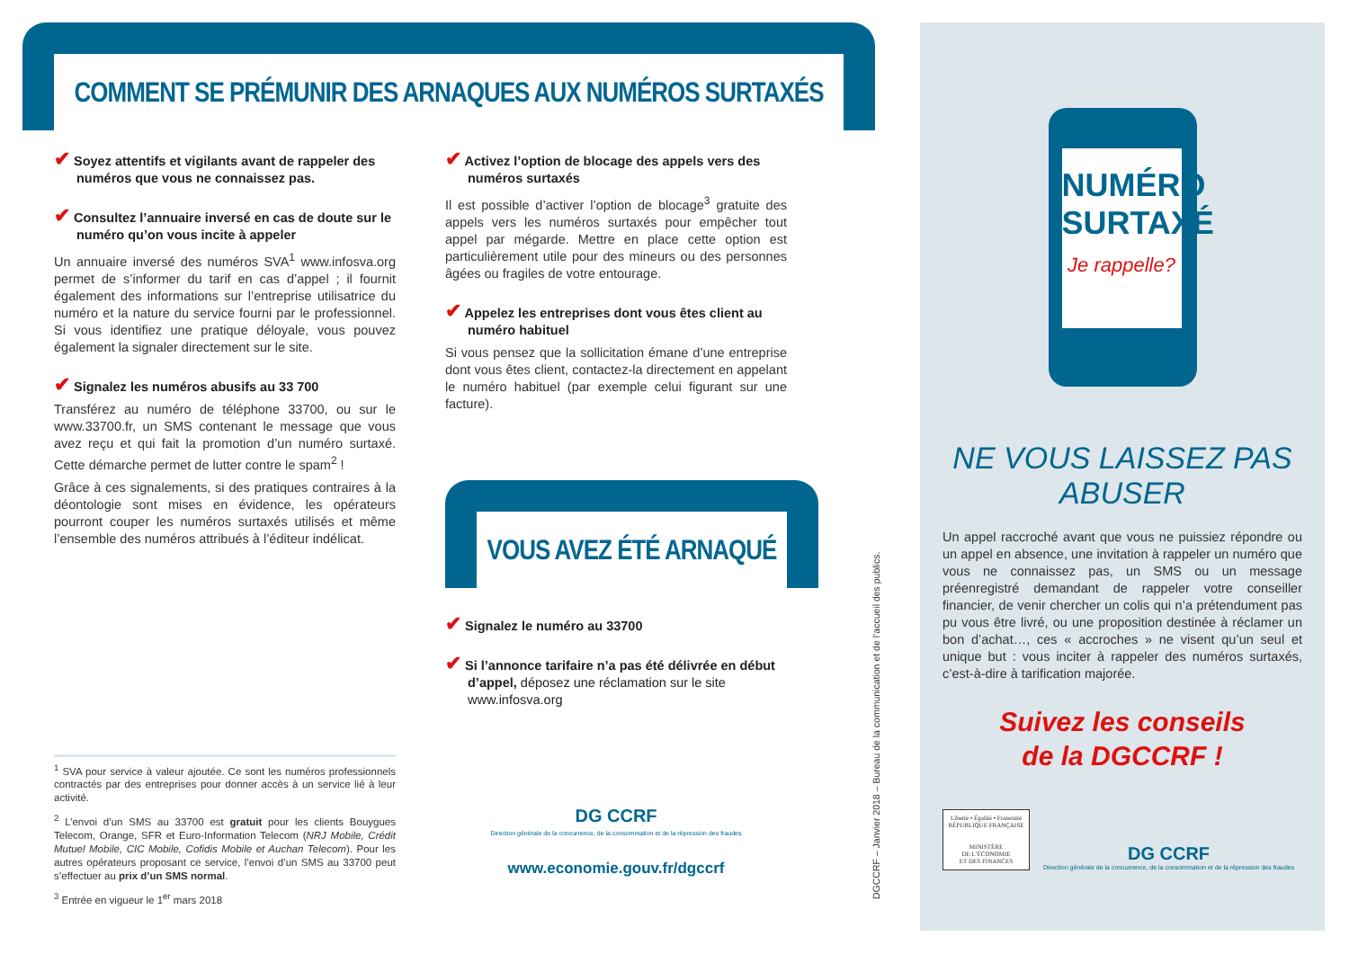COMMENT SE PRÉMUNIR DES ARNAQUES AUX NUMÉROS SURTAXÉS
✔ Soyez attentifs et vigilants avant de rappeler des numéros que vous ne connaissez pas.
✔ Consultez l’annuaire inversé en cas de doute sur le numéro qu’on vous incite à appeler
Un annuaire inversé des numéros SVA<sup>1</sup> www.infosva.org permet de s’informer du tarif en cas d’appel ; il fournit également des informations sur l’entreprise utilisatrice du numéro et la nature du service fourni par le professionnel. Si vous identifiez une pratique déloyale, vous pouvez également la signaler directement sur le site.
✔ Signalez les numéros abusifs au 33 700
Transférez au numéro de téléphone 33700, ou sur le www.33700.fr, un SMS contenant le message que vous avez reçu et qui fait la promotion d’un numéro surtaxé. Cette démarche permet de lutter contre le spam<sup>2</sup> !
Grâce à ces signalements, si des pratiques contraires à la déontologie sont mises en évidence, les opérateurs pourront couper les numéros surtaxés utilisés et même l’ensemble des numéros attribués à l’éditeur indélicat.
<sup>1</sup> SVA pour service à valeur ajoutée. Ce sont les numéros professionnels contractés par des entreprises pour donner accès à un service lié à leur activité.
<sup>2</sup> L’envoi d’un SMS au 33700 est gratuit pour les clients Bouygues Telecom, Orange, SFR et Euro-Information Telecom (NRJ Mobile, Crédit Mutuel Mobile, CIC Mobile, Cofidis Mobile et Auchan Telecom). Pour les autres opérateurs proposant ce service, l’envoi d’un SMS au 33700 peut s’effectuer au prix d’un SMS normal.
<sup>3</sup> Entrée en vigueur le 1<sup>er</sup> mars 2018
✔ Activez l’option de blocage des appels vers des numéros surtaxés
Il est possible d’activer l’option de blocage<sup>3</sup> gratuite des appels vers les numéros surtaxés pour empêcher tout appel par mégarde. Mettre en place cette option est particulièrement utile pour des mineurs ou des personnes âgées ou fragiles de votre entourage.
✔ Appelez les entreprises dont vous êtes client au numéro habituel
Si vous pensez que la sollicitation émane d’une entreprise dont vous êtes client, contactez-la directement en appelant le numéro habituel (par exemple celui figurant sur une facture).
VOUS AVEZ ÉTÉ ARNAQUÉ
✔ Signalez le numéro au 33700
✔ Si l’annonce tarifaire n’a pas été délivrée en début d’appel, déposez une réclamation sur le site www.infosva.org
DG CCRF
Direction générale de la concurrence, de la consommation et de la répression des fraudes
www.economie.gouv.fr/dgccrf
DGCCRF – Janvier 2018 – Bureau de la communication et de l’accueil des publics.
NUMÉRO SURTAXÉ
Je rappelle?
NE VOUS LAISSEZ PAS ABUSER
Un appel raccroché avant que vous ne puissiez répondre ou un appel en absence, une invitation à rappeler un numéro que vous ne connaissez pas, un SMS ou un message préenregistré demandant de rappeler votre conseiller financier, de venir chercher un colis qui n’a prétendument pas pu vous être livré, ou une proposition destinée à réclamer un bon d’achat…, ces « accroches » ne visent qu’un seul et unique but : vous inciter à rappeler des numéros surtaxés, c’est-à-dire à tarification majorée.
Suivez les conseils
de la DGCCRF !
Liberté • Égalité • Fraternité
RÉPUBLIQUE FRANÇAISE
MINISTÈRE
DE L’ÉCONOMIE
ET DES FINANCES
DG CCRF
Direction générale de la concurrence, de la consommation et de la répression des fraudes